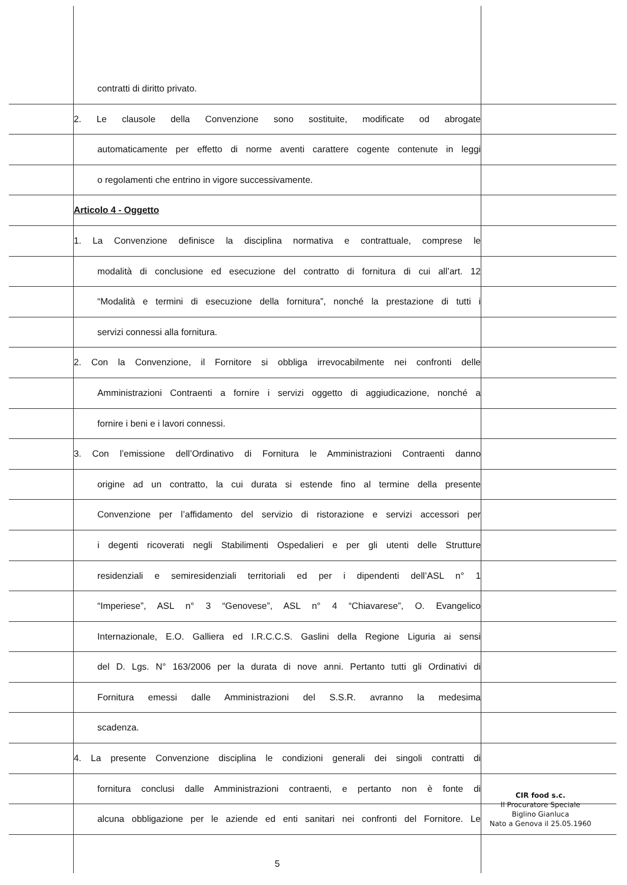contratti di diritto privato.
2. Le clausole della Convenzione sono sostituite, modificate od abrogate
automaticamente per effetto di norme aventi carattere cogente contenute in leggi
o regolamenti che entrino in vigore successivamente.
Articolo 4 - Oggetto
1. La Convenzione definisce la disciplina normativa e contrattuale, comprese le
modalità di conclusione ed esecuzione del contratto di fornitura di cui all’art. 12
“Modalità e termini di esecuzione della fornitura”, nonché la prestazione di tutti i
servizi connessi alla fornitura.
2. Con la Convenzione, il Fornitore si obbliga irrevocabilmente nei confronti delle
Amministrazioni Contraenti a fornire i servizi oggetto di aggiudicazione, nonché a
fornire i beni e i lavori connessi.
3. Con l’emissione dell’Ordinativo di Fornitura le Amministrazioni Contraenti danno
origine ad un contratto, la cui durata si estende fino al termine della presente
Convenzione per l’affidamento del servizio di ristorazione e servizi accessori per
i degenti ricoverati negli Stabilimenti Ospedalieri e per gli utenti delle Strutture
residenziali e semiresidenziali territoriali ed per i dipendenti dell’ASL n° 1
“Imperiese”, ASL n° 3 “Genovese”, ASL n° 4 “Chiavarese”, O. Evangelico
Internazionale, E.O. Galliera ed I.R.C.C.S. Gaslini della Regione Liguria ai sensi
del D. Lgs. N° 163/2006 per la durata di nove anni. Pertanto tutti gli Ordinativi di
Fornitura emessi dalle Amministrazioni del S.S.R. avranno la medesima
scadenza.
4. La presente Convenzione disciplina le condizioni generali dei singoli contratti di
fornitura conclusi dalle Amministrazioni contraenti, e pertanto non è fonte di
alcuna obbligazione per le aziende ed enti sanitari nei confronti del Fornitore. Le
5
CIR food s.c.
Il Procuratore Speciale
Biglino Gianluca
Nato a Genova il 25.05.1960